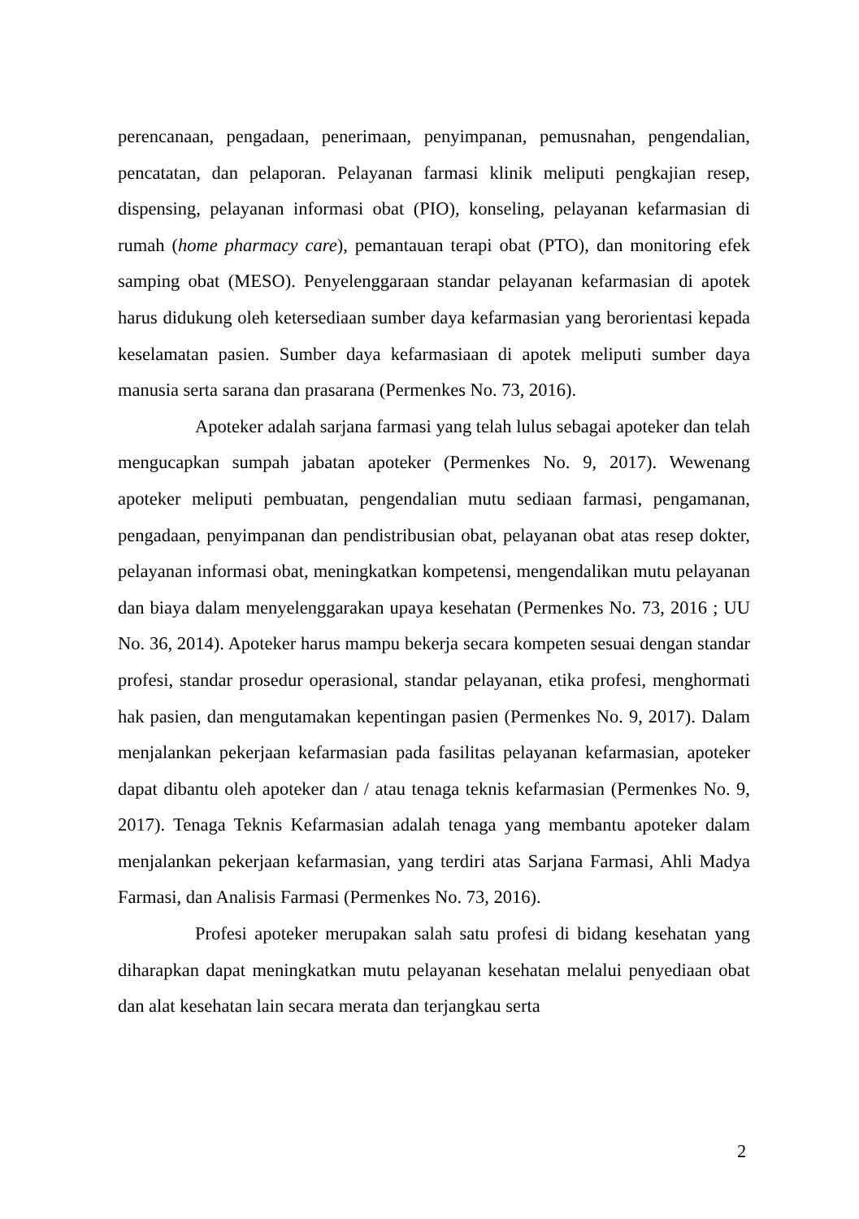perencanaan, pengadaan, penerimaan, penyimpanan, pemusnahan, pengendalian, pencatatan, dan pelaporan. Pelayanan farmasi klinik meliputi pengkajian resep, dispensing, pelayanan informasi obat (PIO), konseling, pelayanan kefarmasian di rumah (home pharmacy care), pemantauan terapi obat (PTO), dan monitoring efek samping obat (MESO). Penyelenggaraan standar pelayanan kefarmasian di apotek harus didukung oleh ketersediaan sumber daya kefarmasian yang berorientasi kepada keselamatan pasien. Sumber daya kefarmasiaan di apotek meliputi sumber daya manusia serta sarana dan prasarana (Permenkes No. 73, 2016).
Apoteker adalah sarjana farmasi yang telah lulus sebagai apoteker dan telah mengucapkan sumpah jabatan apoteker (Permenkes No. 9, 2017). Wewenang apoteker meliputi pembuatan, pengendalian mutu sediaan farmasi, pengamanan, pengadaan, penyimpanan dan pendistribusian obat, pelayanan obat atas resep dokter, pelayanan informasi obat, meningkatkan kompetensi, mengendalikan mutu pelayanan dan biaya dalam menyelenggarakan upaya kesehatan (Permenkes No. 73, 2016 ; UU No. 36, 2014). Apoteker harus mampu bekerja secara kompeten sesuai dengan standar profesi, standar prosedur operasional, standar pelayanan, etika profesi, menghormati hak pasien, dan mengutamakan kepentingan pasien (Permenkes No. 9, 2017). Dalam menjalankan pekerjaan kefarmasian pada fasilitas pelayanan kefarmasian, apoteker dapat dibantu oleh apoteker dan / atau tenaga teknis kefarmasian (Permenkes No. 9, 2017). Tenaga Teknis Kefarmasian adalah tenaga yang membantu apoteker dalam menjalankan pekerjaan kefarmasian, yang terdiri atas Sarjana Farmasi, Ahli Madya Farmasi, dan Analisis Farmasi (Permenkes No. 73, 2016).
Profesi apoteker merupakan salah satu profesi di bidang kesehatan yang diharapkan dapat meningkatkan mutu pelayanan kesehatan melalui penyediaan obat dan alat kesehatan lain secara merata dan terjangkau serta
2